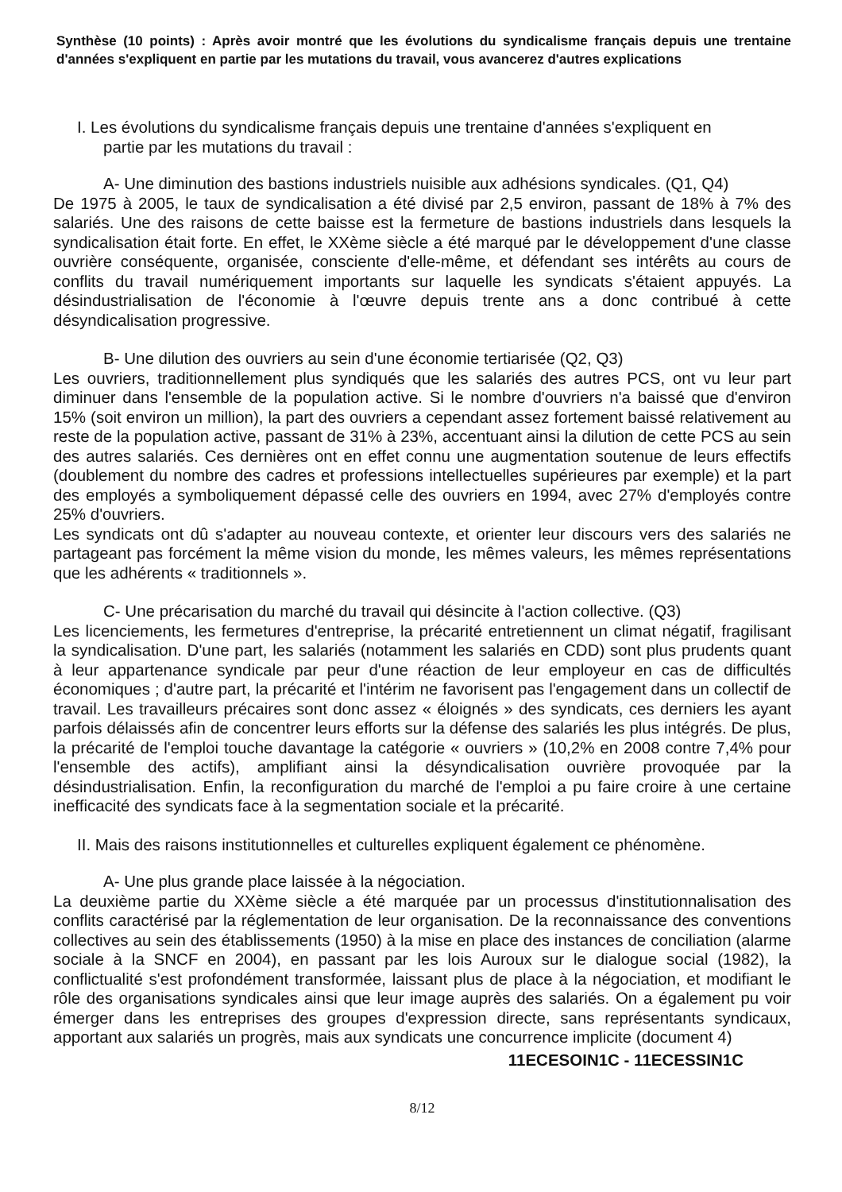Synthèse (10 points) : Après avoir montré que les évolutions du syndicalisme français depuis une trentaine d'années s'expliquent en partie par les mutations du travail, vous avancerez d'autres explications
I. Les évolutions du syndicalisme français depuis une trentaine d'années s'expliquent en
partie par les mutations du travail :
A- Une diminution des bastions industriels nuisible aux adhésions syndicales. (Q1, Q4)
De 1975 à 2005, le taux de syndicalisation a été divisé par 2,5 environ, passant de 18% à 7% des salariés. Une des raisons de cette baisse est la fermeture de bastions industriels dans lesquels la syndicalisation était forte. En effet, le XXème siècle a été marqué par le développement d'une classe ouvrière conséquente, organisée, consciente d'elle-même, et défendant ses intérêts au cours de conflits du travail numériquement importants sur laquelle les syndicats s'étaient appuyés. La désindustrialisation de l'économie à l'œuvre depuis trente ans a donc contribué à cette désyndicalisation progressive.
B- Une dilution des ouvriers au sein d'une économie tertiarisée (Q2, Q3)
Les ouvriers, traditionnellement plus syndiqués que les salariés des autres PCS, ont vu leur part diminuer dans l'ensemble de la population active. Si le nombre d'ouvriers n'a baissé que d'environ 15% (soit environ un million), la part des ouvriers a cependant assez fortement baissé relativement au reste de la population active, passant de 31% à 23%, accentuant ainsi la dilution de cette PCS au sein des autres salariés. Ces dernières ont en effet connu une augmentation soutenue de leurs effectifs (doublement du nombre des cadres et professions intellectuelles supérieures par exemple) et la part des employés a symboliquement dépassé celle des ouvriers en 1994, avec 27% d'employés contre 25% d'ouvriers.
Les syndicats ont dû s'adapter au nouveau contexte, et orienter leur discours vers des salariés ne partageant pas forcément la même vision du monde, les mêmes valeurs, les mêmes représentations que les adhérents « traditionnels ».
C- Une précarisation du marché du travail qui désincite à l'action collective. (Q3)
Les licenciements, les fermetures d'entreprise, la précarité entretiennent un climat négatif, fragilisant la syndicalisation. D'une part, les salariés (notamment les salariés en CDD) sont plus prudents quant à leur appartenance syndicale par peur d'une réaction de leur employeur en cas de difficultés économiques ; d'autre part, la précarité et l'intérim ne favorisent pas l'engagement dans un collectif de travail. Les travailleurs précaires sont donc assez « éloignés » des syndicats, ces derniers les ayant parfois délaissés afin de concentrer leurs efforts sur la défense des salariés les plus intégrés. De plus, la précarité de l'emploi touche davantage la catégorie « ouvriers » (10,2% en 2008 contre 7,4% pour l'ensemble des actifs), amplifiant ainsi la désyndicalisation ouvrière provoquée par la désindustrialisation. Enfin, la reconfiguration du marché de l'emploi a pu faire croire à une certaine inefficacité des syndicats face à la segmentation sociale et la précarité.
II. Mais des raisons institutionnelles et culturelles expliquent également ce phénomène.
A- Une plus grande place laissée à la négociation.
La deuxième partie du XXème siècle a été marquée par un processus d'institutionnalisation des conflits caractérisé par la réglementation de leur organisation. De la reconnaissance des conventions collectives au sein des établissements (1950) à la mise en place des instances de conciliation (alarme sociale à la SNCF en 2004), en passant par les lois Auroux sur le dialogue social (1982), la conflictualité s'est profondément transformée, laissant plus de place à la négociation, et modifiant le rôle des organisations syndicales ainsi que leur image auprès des salariés. On a également pu voir émerger dans les entreprises des groupes d'expression directe, sans représentants syndicaux, apportant aux salariés un progrès, mais aux syndicats une concurrence implicite (document 4)
11ECESOIN1C - 11ECESSIN1C
8/12